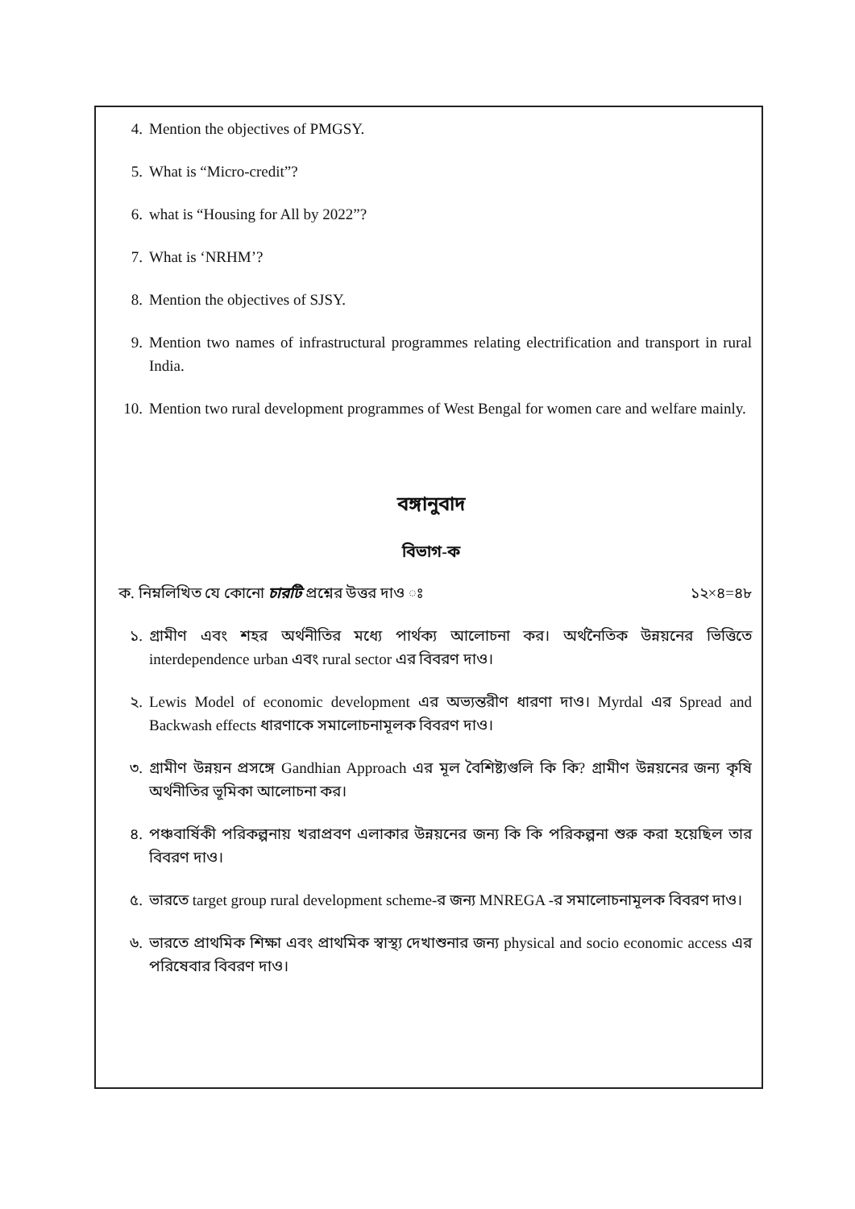4. Mention the objectives of PMGSY.
5. What is “Micro-credit”?
6. what is “Housing for All by 2022”?
7. What is ‘NRHM’?
8. Mention the objectives of SJSY.
9. Mention two names of infrastructural programmes relating electrification and transport in rural India.
10. Mention two rural development programmes of West Bengal for women care and welfare mainly.
বঙ্গানুবাদ
বিভাগ-ক
ক. নিম্নলিখিত যে কোনো চারটি প্রশ্নের উত্তর দাও ঃ ১২×৪=৪৮
১. গ্রামীণ এবং শহর অর্থনীতির মধ্যে পার্থক্য আলোচনা কর। অর্থনৈতিক উন্নয়নের ভিত্তিতে interdependence urban এবং rural sector এর বিবরণ দাও।
২. Lewis Model of economic development এর অভ্যন্তরীণ ধারণা দাও। Myrdal এর Spread and Backwash effects ধারণাকে সমালোচনামূলক বিবরণ দাও।
৩. গ্রামীণ উন্নয়ন প্রসঙ্গে Gandhian Approach এর মূল বৈশিষ্ট্যগুলি কি কি? গ্রামীণ উন্নয়নের জন্য কৃষি অর্থনীতির ভূমিকা আলোচনা কর।
৪. পঞ্চবার্ষিকী পরিকল্পনায় খরাপ্রবণ এলাকার উন্নয়নের জন্য কি কি পরিকল্পনা শুরু করা হয়েছিল তার বিবরণ দাও।
৫. ভারতে target group rural development scheme-র জন্য MNREGA -র সমালোচনামূলক বিবরণ দাও।
৬. ভারতে প্রাথমিক শিক্ষা এবং প্রাথমিক স্বাস্থ্য দেখাশুনার জন্য physical and socio economic access এর পরিষেবার বিবরণ দাও।